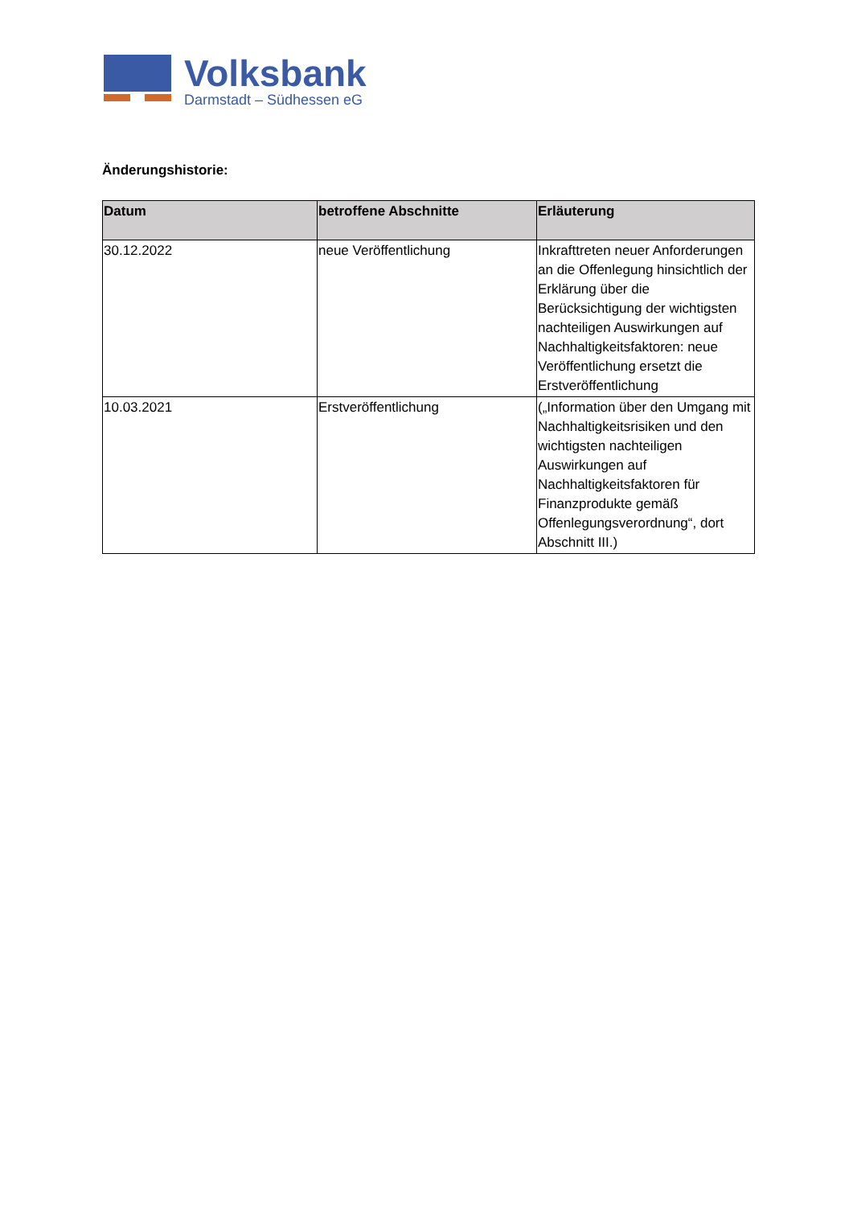Volksbank
Darmstadt – Südhessen eG
Änderungshistorie:
| Datum | betroffene Abschnitte | Erläuterung |
| --- | --- | --- |
| 30.12.2022 | neue Veröffentlichung | Inkrafttreten neuer Anforderungen an die Offenlegung hinsichtlich der Erklärung über die Berücksichtigung der wichtigsten nachteiligen Auswirkungen auf Nachhaltigkeitsfaktoren: neue Veröffentlichung ersetzt die Erstveröffentlichung |
| 10.03.2021 | Erstveröffentlichung | („Information über den Umgang mit Nachhaltigkeitsrisiken und den wichtigsten nachteiligen Auswirkungen auf Nachhaltigkeitsfaktoren für Finanzprodukte gemäß Offenlegungsverordnung“, dort Abschnitt III.) |